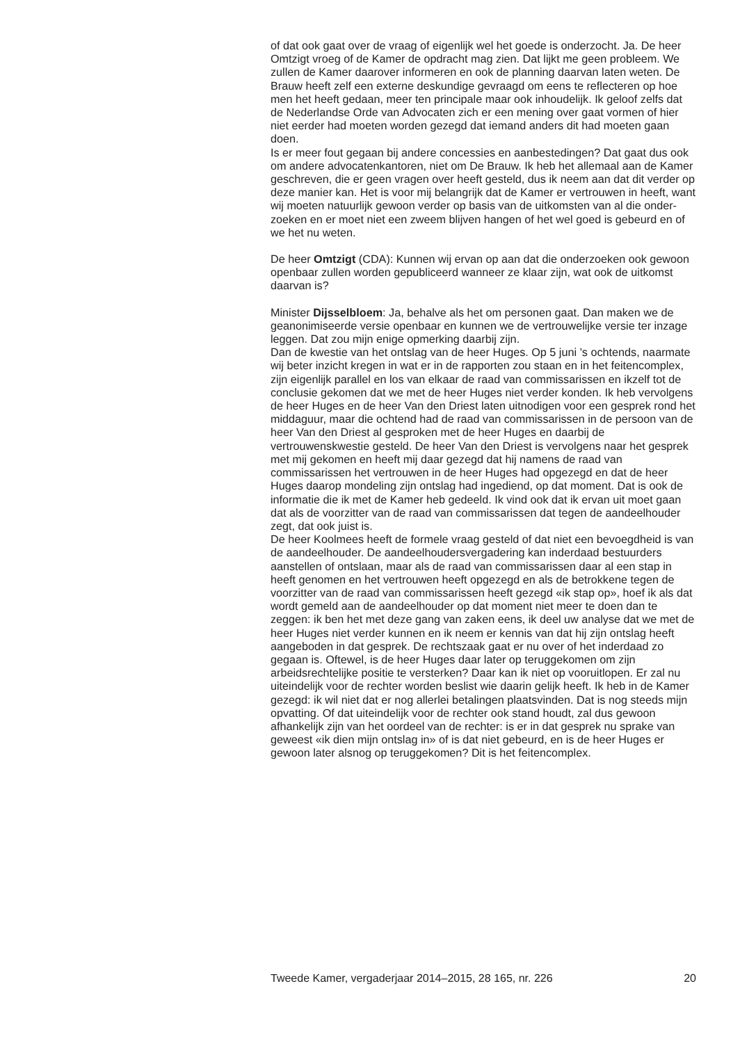of dat ook gaat over de vraag of eigenlijk wel het goede is onderzocht. Ja. De heer Omtzigt vroeg of de Kamer de opdracht mag zien. Dat lijkt me geen probleem. We zullen de Kamer daarover informeren en ook de planning daarvan laten weten. De Brauw heeft zelf een externe deskundige gevraagd om eens te reflecteren op hoe men het heeft gedaan, meer ten principale maar ook inhoudelijk. Ik geloof zelfs dat de Nederlandse Orde van Advocaten zich er een mening over gaat vormen of hier niet eerder had moeten worden gezegd dat iemand anders dit had moeten gaan doen.
Is er meer fout gegaan bij andere concessies en aanbestedingen? Dat gaat dus ook om andere advocatenkantoren, niet om De Brauw. Ik heb het allemaal aan de Kamer geschreven, die er geen vragen over heeft gesteld, dus ik neem aan dat dit verder op deze manier kan. Het is voor mij belangrijk dat de Kamer er vertrouwen in heeft, want wij moeten natuurlijk gewoon verder op basis van de uitkomsten van al die onder-zoeken en er moet niet een zweem blijven hangen of het wel goed is gebeurd en of we het nu weten.
De heer Omtzigt (CDA): Kunnen wij ervan op aan dat die onderzoeken ook gewoon openbaar zullen worden gepubliceerd wanneer ze klaar zijn, wat ook de uitkomst daarvan is?
Minister Dijsselbloem: Ja, behalve als het om personen gaat. Dan maken we de geanonimiseerde versie openbaar en kunnen we de vertrouwelijke versie ter inzage leggen. Dat zou mijn enige opmerking daarbij zijn.
Dan de kwestie van het ontslag van de heer Huges. Op 5 juni ’s ochtends, naarmate wij beter inzicht kregen in wat er in de rapporten zou staan en in het feitencomplex, zijn eigenlijk parallel en los van elkaar de raad van commissarissen en ikzelf tot de conclusie gekomen dat we met de heer Huges niet verder konden. Ik heb vervolgens de heer Huges en de heer Van den Driest laten uitnodigen voor een gesprek rond het middaguur, maar die ochtend had de raad van commissarissen in de persoon van de heer Van den Driest al gesproken met de heer Huges en daarbij de vertrouwenskwestie gesteld. De heer Van den Driest is vervolgens naar het gesprek met mij gekomen en heeft mij daar gezegd dat hij namens de raad van commissarissen het vertrouwen in de heer Huges had opgezegd en dat de heer Huges daarop mondeling zijn ontslag had ingediend, op dat moment. Dat is ook de informatie die ik met de Kamer heb gedeeld. Ik vind ook dat ik ervan uit moet gaan dat als de voorzitter van de raad van commissarissen dat tegen de aandeelhouder zegt, dat ook juist is.
De heer Koolmees heeft de formele vraag gesteld of dat niet een bevoegdheid is van de aandeelhouder. De aandeelhoudersvergadering kan inderdaad bestuurders aanstellen of ontslaan, maar als de raad van commissarissen daar al een stap in heeft genomen en het vertrouwen heeft opgezegd en als de betrokkene tegen de voorzitter van de raad van commissarissen heeft gezegd «ik stap op», hoef ik als dat wordt gemeld aan de aandeelhouder op dat moment niet meer te doen dan te zeggen: ik ben het met deze gang van zaken eens, ik deel uw analyse dat we met de heer Huges niet verder kunnen en ik neem er kennis van dat hij zijn ontslag heeft aangeboden in dat gesprek. De rechtszaak gaat er nu over of het inderdaad zo gegaan is. Oftewel, is de heer Huges daar later op teruggekomen om zijn arbeidsrechtelijke positie te versterken? Daar kan ik niet op vooruitlopen. Er zal nu uiteindelijk voor de rechter worden beslist wie daarin gelijk heeft. Ik heb in de Kamer gezegd: ik wil niet dat er nog allerlei betalingen plaatsvinden. Dat is nog steeds mijn opvatting. Of dat uiteindelijk voor de rechter ook stand houdt, zal dus gewoon afhankelijk zijn van het oordeel van de rechter: is er in dat gesprek nu sprake van geweest «ik dien mijn ontslag in» of is dat niet gebeurd, en is de heer Huges er gewoon later alsnog op teruggekomen? Dit is het feitencomplex.
Tweede Kamer, vergaderjaar 2014–2015, 28 165, nr. 226 20